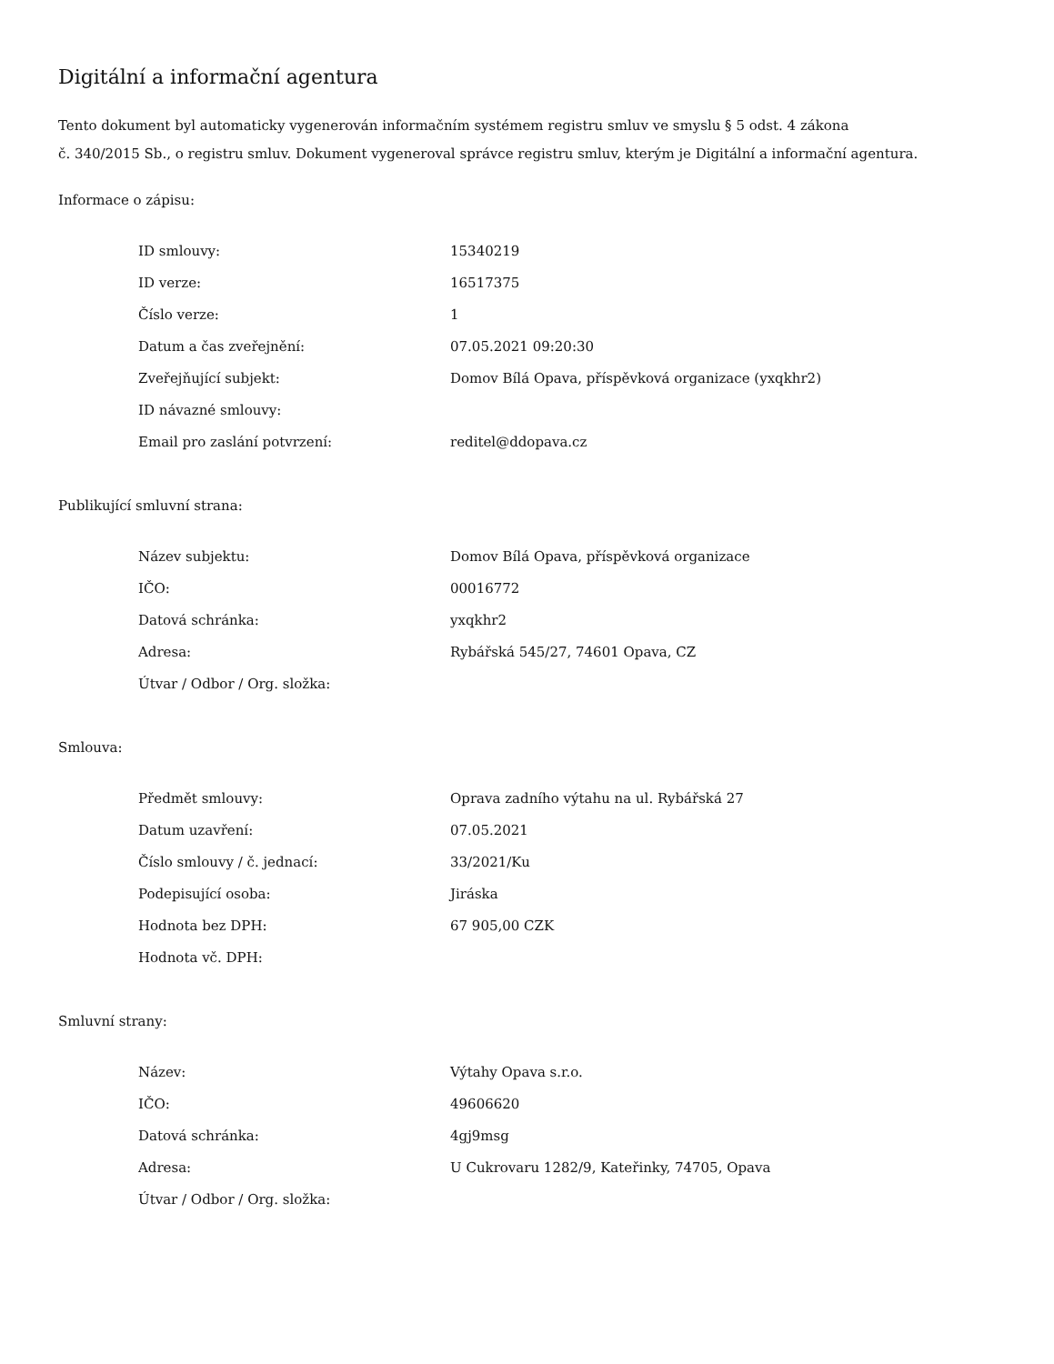Digitální a informační agentura
Tento dokument byl automaticky vygenerován informačním systémem registru smluv ve smyslu § 5 odst. 4 zákona
č. 340/2015 Sb., o registru smluv. Dokument vygeneroval správce registru smluv, kterým je Digitální a informační agentura.
Informace o zápisu:
| ID smlouvy: | 15340219 |
| ID verze: | 16517375 |
| Číslo verze: | 1 |
| Datum a čas zveřejnění: | 07.05.2021 09:20:30 |
| Zveřejňující subjekt: | Domov Bílá Opava, příspěvková organizace (yxqkhr2) |
| ID návazné smlouvy: | |
| Email pro zaslání potvrzení: | reditel@ddopava.cz |
Publikující smluvní strana:
| Název subjektu: | Domov Bílá Opava, příspěvková organizace |
| IČO: | 00016772 |
| Datová schránka: | yxqkhr2 |
| Adresa: | Rybářská 545/27, 74601 Opava, CZ |
| Útvar / Odbor / Org. složka: | |
Smlouva:
| Předmět smlouvy: | Oprava zadního výtahu na ul. Rybářská 27 |
| Datum uzavření: | 07.05.2021 |
| Číslo smlouvy / č. jednací: | 33/2021/Ku |
| Podepisující osoba: | Jiráska |
| Hodnota bez DPH: | 67 905,00 CZK |
| Hodnota vč. DPH: | |
Smluvní strany:
| Název: | Výtahy Opava s.r.o. |
| IČO: | 49606620 |
| Datová schránka: | 4gj9msg |
| Adresa: | U Cukrovaru 1282/9, Kateřinky, 74705, Opava |
| Útvar / Odbor / Org. složka: | |